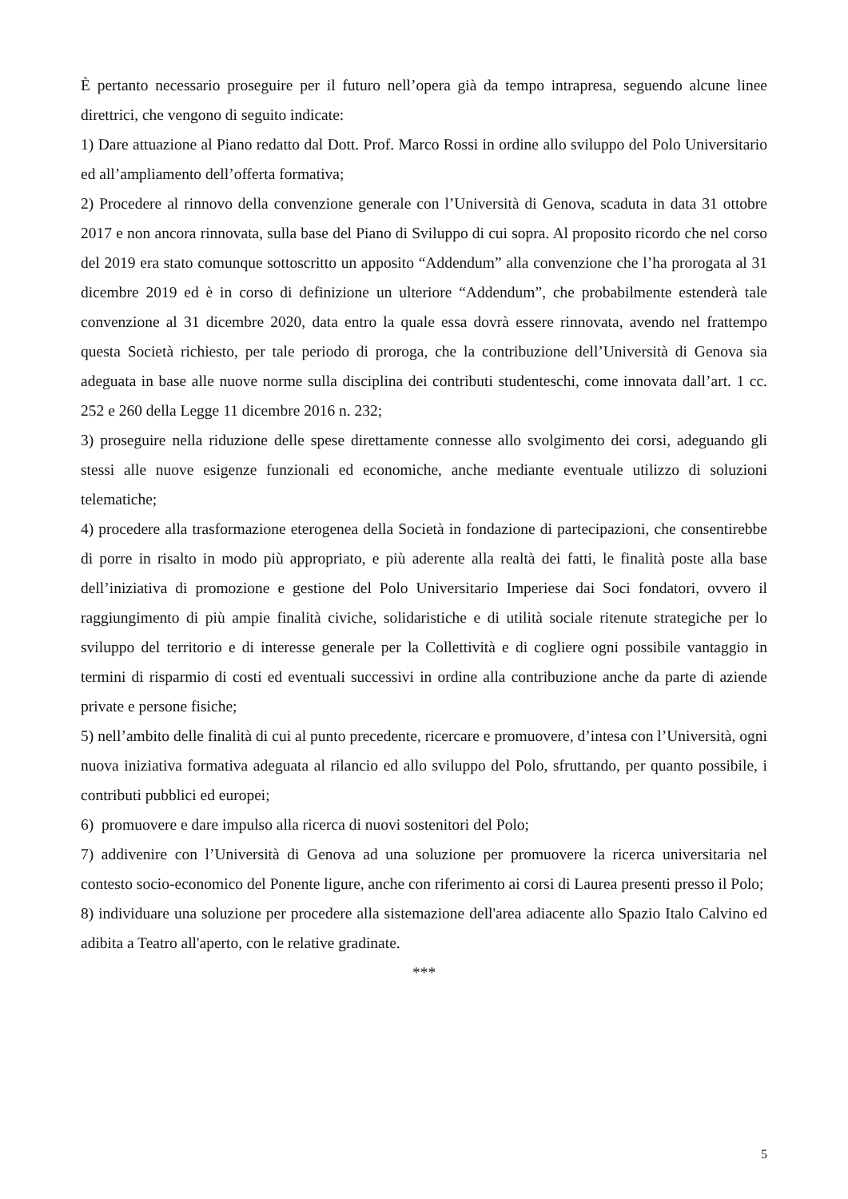È pertanto necessario proseguire per il futuro nell’opera già da tempo intrapresa, seguendo alcune linee direttrici, che vengono di seguito indicate:
1) Dare attuazione al Piano redatto dal Dott. Prof. Marco Rossi in ordine allo sviluppo del Polo Universitario ed all’ampliamento dell’offerta formativa;
2) Procedere al rinnovo della convenzione generale con l’Università di Genova, scaduta in data 31 ottobre 2017 e non ancora rinnovata, sulla base del Piano di Sviluppo di cui sopra. Al proposito ricordo che nel corso del 2019 era stato comunque sottoscritto un apposito “Addendum” alla convenzione che l’ha prorogata al 31 dicembre 2019 ed è in corso di definizione un ulteriore “Addendum”, che probabilmente estenderà tale convenzione al 31 dicembre 2020, data entro la quale essa dovrà essere rinnovata, avendo nel frattempo questa Società richiesto, per tale periodo di proroga, che la contribuzione dell’Università di Genova sia adeguata in base alle nuove norme sulla disciplina dei contributi studenteschi, come innovata dall’art. 1 cc. 252 e 260 della Legge 11 dicembre 2016 n. 232;
3) proseguire nella riduzione delle spese direttamente connesse allo svolgimento dei corsi, adeguando gli stessi alle nuove esigenze funzionali ed economiche, anche mediante eventuale utilizzo di soluzioni telematiche;
4) procedere alla trasformazione eterogenea della Società in fondazione di partecipazioni, che consentirebbe di porre in risalto in modo più appropriato, e più aderente alla realtà dei fatti, le finalità poste alla base dell’iniziativa di promozione e gestione del Polo Universitario Imperiese dai Soci fondatori, ovvero il raggiungimento di più ampie finalità civiche, solidaristiche e di utilità sociale ritenute strategiche per lo sviluppo del territorio e di interesse generale per la Collettività e di cogliere ogni possibile vantaggio in termini di risparmio di costi ed eventuali successivi in ordine alla contribuzione anche da parte di aziende private e persone fisiche;
5) nell’ambito delle finalità di cui al punto precedente, ricercare e promuovere, d’intesa con l’Università, ogni nuova iniziativa formativa adeguata al rilancio ed allo sviluppo del Polo, sfruttando, per quanto possibile, i contributi pubblici ed europei;
6) promuovere e dare impulso alla ricerca di nuovi sostenitori del Polo;
7) addivenire con l’Università di Genova ad una soluzione per promuovere la ricerca universitaria nel contesto socio-economico del Ponente ligure, anche con riferimento ai corsi di Laurea presenti presso il Polo;
8) individuare una soluzione per procedere alla sistemazione dell'area adiacente allo Spazio Italo Calvino ed adibita a Teatro all'aperto, con le relative gradinate.
***
5